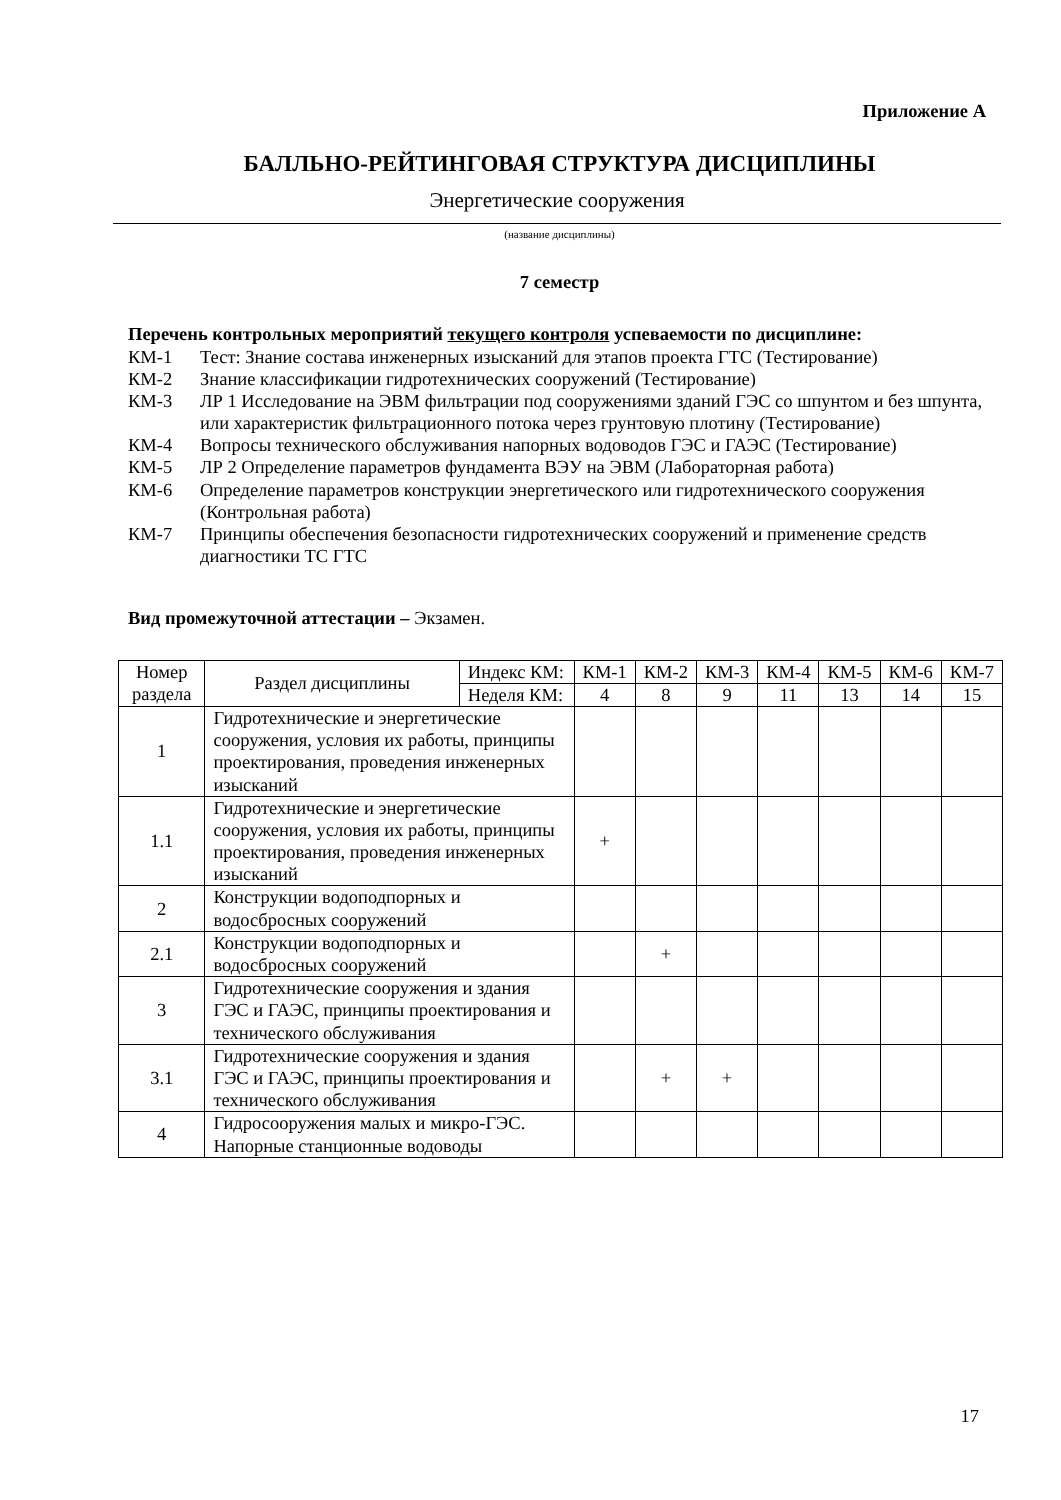Приложение А
БАЛЛЬНО-РЕЙТИНГОВАЯ СТРУКТУРА ДИСЦИПЛИНЫ
Энергетические сооружения
(название дисциплины)
7 семестр
Перечень контрольных мероприятий текущего контроля успеваемости по дисциплине:
КМ-1 Тест: Знание состава инженерных изысканий для этапов проекта ГТС (Тестирование)
КМ-2 Знание классификации гидротехнических сооружений (Тестирование)
КМ-3 ЛР 1 Исследование на ЭВМ фильтрации под сооружениями зданий ГЭС со шпунтом и без шпунта, или характеристик фильтрационного потока через грунтовую плотину (Тестирование)
КМ-4 Вопросы технического обслуживания напорных водоводов ГЭС и ГАЭС (Тестирование)
КМ-5 ЛР 2 Определение параметров фундамента ВЭУ на ЭВМ (Лабораторная работа)
КМ-6 Определение параметров конструкции энергетического или гидротехнического сооружения (Контрольная работа)
КМ-7 Принципы обеспечения безопасности гидротехнических сооружений и применение средств диагностики ТС ГТС
Вид промежуточной аттестации – Экзамен.
| Номер раздела | Раздел дисциплины | Индекс КМ: | КМ-1 | КМ-2 | КМ-3 | КМ-4 | КМ-5 | КМ-6 | КМ-7 |
| | | Неделя КМ: | 4 | 8 | 9 | 11 | 13 | 14 | 15 |
| 1 | Гидротехнические и энергетические сооружения, условия их работы, принципы проектирования, проведения инженерных изысканий | | | | | | | | |
| 1.1 | Гидротехнические и энергетические сооружения, условия их работы, принципы проектирования, проведения инженерных изысканий | | + | | | | | | |
| 2 | Конструкции водоподпорных и водосбросных сооружений | | | | | | | | |
| 2.1 | Конструкции водоподпорных и водосбросных сооружений | | | + | | | | | |
| 3 | Гидротехнические сооружения и здания ГЭС и ГАЭС, принципы проектирования и технического обслуживания | | | | | | | | |
| 3.1 | Гидротехнические сооружения и здания ГЭС и ГАЭС, принципы проектирования и технического обслуживания | | | + | + | | | | |
| 4 | Гидросооружения малых и микро-ГЭС. Напорные станционные водоводы | | | | | | | | |
17